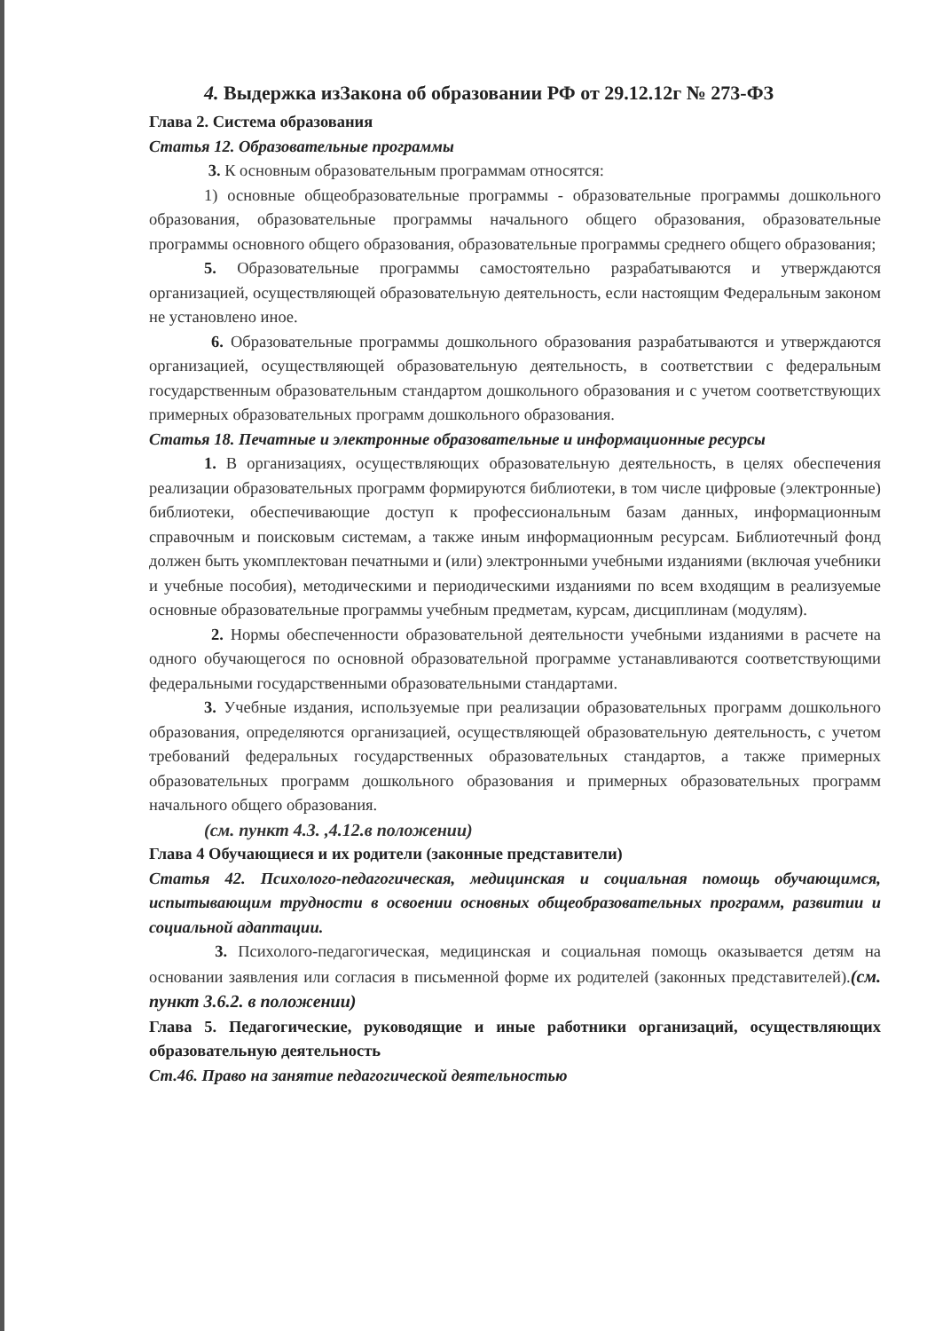4. Выдержка изЗакона об образовании РФ от 29.12.12г № 273-ФЗ
Глава 2. Система образования
Статья 12. Образовательные программы
3. К основным образовательным программам относятся:
1) основные общеобразовательные программы - образовательные программы дошкольного образования, образовательные программы начального общего образования, образовательные программы основного общего образования, образовательные программы среднего общего образования;
5. Образовательные программы самостоятельно разрабатываются и утверждаются организацией, осуществляющей образовательную деятельность, если настоящим Федеральным законом не установлено иное.
6. Образовательные программы дошкольного образования разрабатываются и утверждаются организацией, осуществляющей образовательную деятельность, в соответствии с федеральным государственным образовательным стандартом дошкольного образования и с учетом соответствующих примерных образовательных программ дошкольного образования.
Статья 18. Печатные и электронные образовательные и информационные ресурсы
1. В организациях, осуществляющих образовательную деятельность, в целях обеспечения реализации образовательных программ формируются библиотеки, в том числе цифровые (электронные) библиотеки, обеспечивающие доступ к профессиональным базам данных, информационным справочным и поисковым системам, а также иным информационным ресурсам. Библиотечный фонд должен быть укомплектован печатными и (или) электронными учебными изданиями (включая учебники и учебные пособия), методическими и периодическими изданиями по всем входящим в реализуемые основные образовательные программы учебным предметам, курсам, дисциплинам (модулям).
2. Нормы обеспеченности образовательной деятельности учебными изданиями в расчете на одного обучающегося по основной образовательной программе устанавливаются соответствующими федеральными государственными образовательными стандартами.
3. Учебные издания, используемые при реализации образовательных программ дошкольного образования, определяются организацией, осуществляющей образовательную деятельность, с учетом требований федеральных государственных образовательных стандартов, а также примерных образовательных программ дошкольного образования и примерных образовательных программ начального общего образования.
(см. пункт 4.3. ,4.12.в положении)
Глава 4 Обучающиеся и их родители (законные представители)
Статья 42. Психолого-педагогическая, медицинская и социальная помощь обучающимся, испытывающим трудности в освоении основных общеобразовательных программ, развитии и социальной адаптации.
3. Психолого-педагогическая, медицинская и социальная помощь оказывается детям на основании заявления или согласия в письменной форме их родителей (законных представителей).(см. пункт 3.6.2. в положении)
Глава 5. Педагогические, руководящие и иные работники организаций, осуществляющих образовательную деятельность
Ст.46. Право на занятие педагогической деятельностью